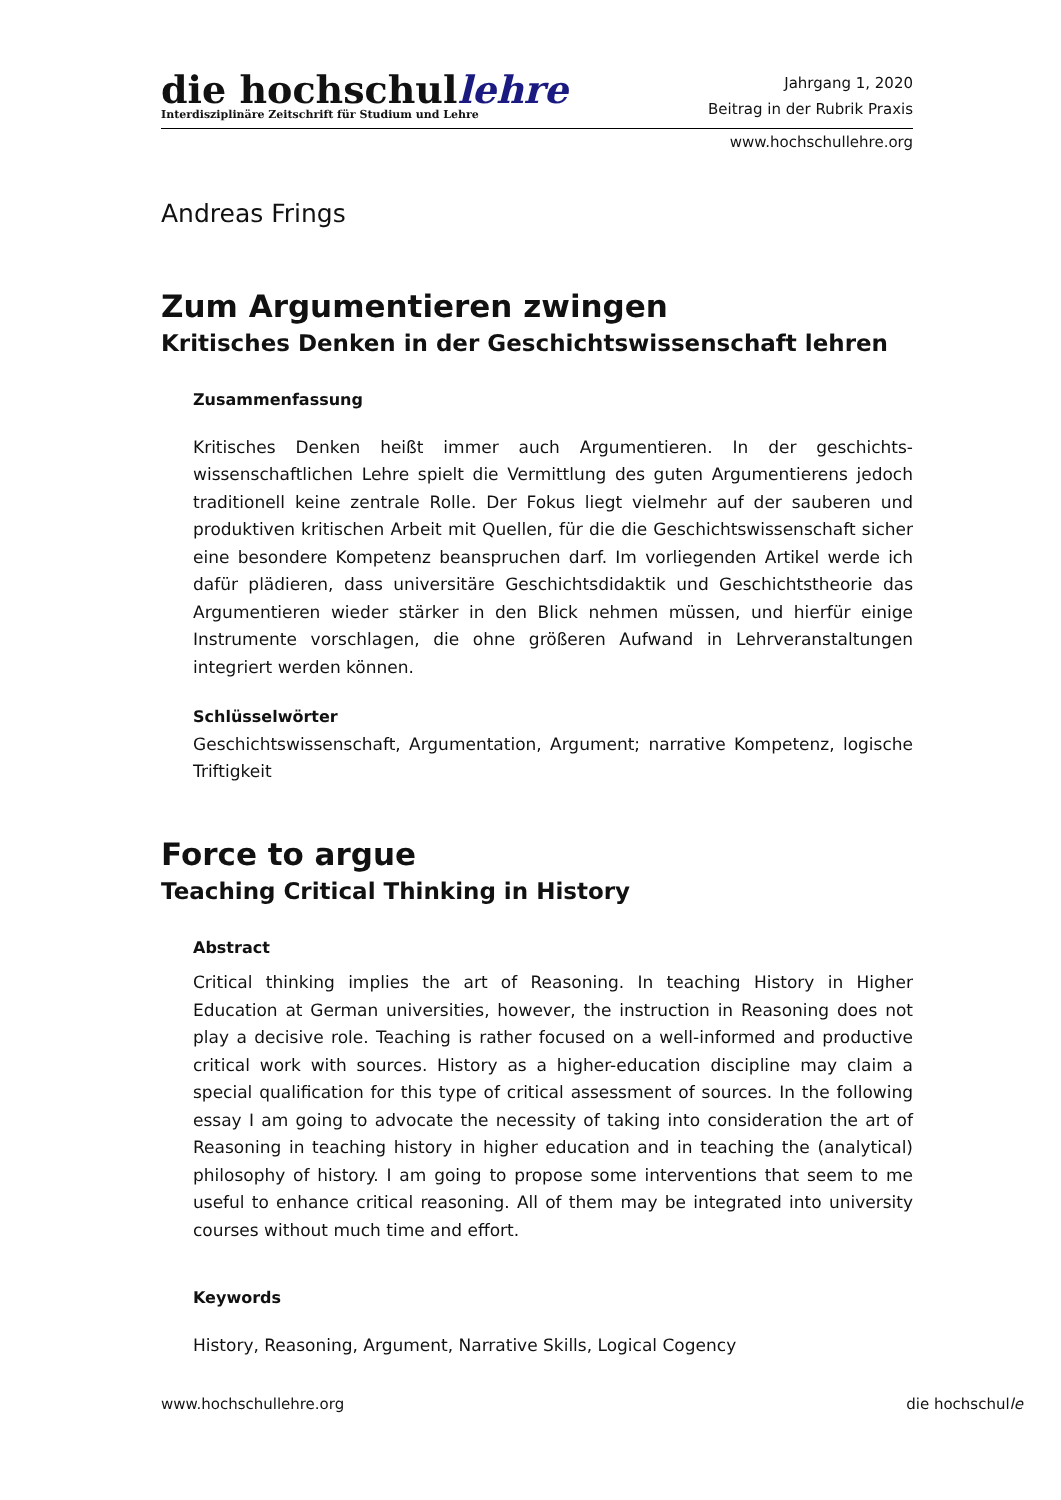die hochschullehre
Interdisziplinäre Zeitschrift für Studium und Lehre
Jahrgang 1, 2020
Beitrag in der Rubrik Praxis
www.hochschullehre.org
Andreas Frings
Zum Argumentieren zwingen
Kritisches Denken in der Geschichtswissenschaft lehren
Zusammenfassung
Kritisches Denken heißt immer auch Argumentieren. In der geschichts­wissenschaftlichen Lehre spielt die Vermittlung des guten Argumentierens jedoch traditionell keine zentrale Rolle. Der Fokus liegt vielmehr auf der sauberen und produktiven kritischen Arbeit mit Quellen, für die die Geschichtswissenschaft sicher eine besondere Kompetenz beanspruchen darf. Im vorliegenden Artikel werde ich dafür plädieren, dass universitäre Geschichtsdidaktik und Geschichtstheorie das Argumentieren wieder stärker in den Blick nehmen müssen, und hierfür einige Instrumente vorschlagen, die ohne größeren Aufwand in Lehrveranstaltungen integriert werden können.
Schlüsselwörter
Geschichtswissenschaft, Argumentation, Argument; narrative Kompetenz, logische Triftigkeit
Force to argue
Teaching Critical Thinking in History
Abstract
Critical thinking implies the art of Reasoning. In teaching History in Higher Education at German universities, however, the instruction in Reasoning does not play a decisive role. Teaching is rather focused on a well-informed and productive critical work with sources. History as a higher-education discipline may claim a special qualification for this type of critical assessment of sources. In the following essay I am going to advocate the necessity of taking into consideration the art of Reasoning in teaching history in higher education and in teaching the (analytical) philosophy of history. I am going to propose some interventions that seem to me useful to enhance critical reasoning. All of them may be integrated into university courses without much time and effort.
Keywords
History, Reasoning, Argument, Narrative Skills, Logical Cogency
www.hochschullehre.org die hochschulle